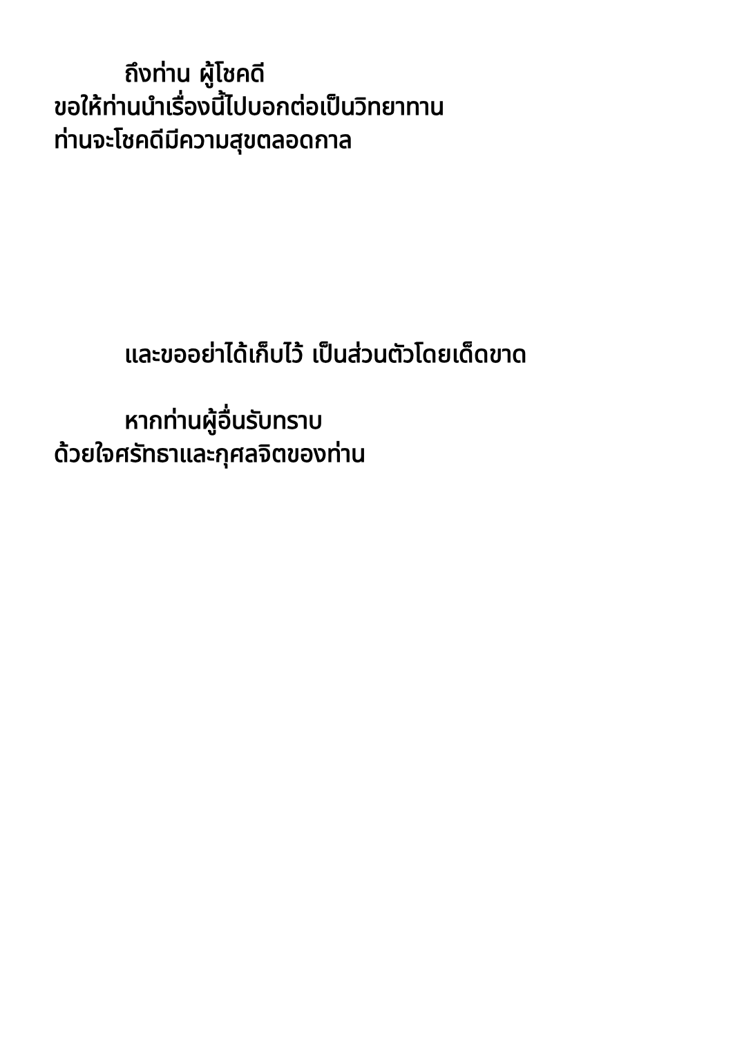ถึงท่าน ผู้โชคดี
ขอให้ท่านนำเรื่องนี้ไปบอกต่อเป็นวิทยาทาน
ท่านจะโชคดีมีความสุขตลอดกาล
และขออย่าได้เก็บไว้ เป็นส่วนตัวโดยเด็ดขาด
หากท่านผู้อื่นรับทราบ
ด้วยใจศรัทธาและกุศลจิตของท่าน